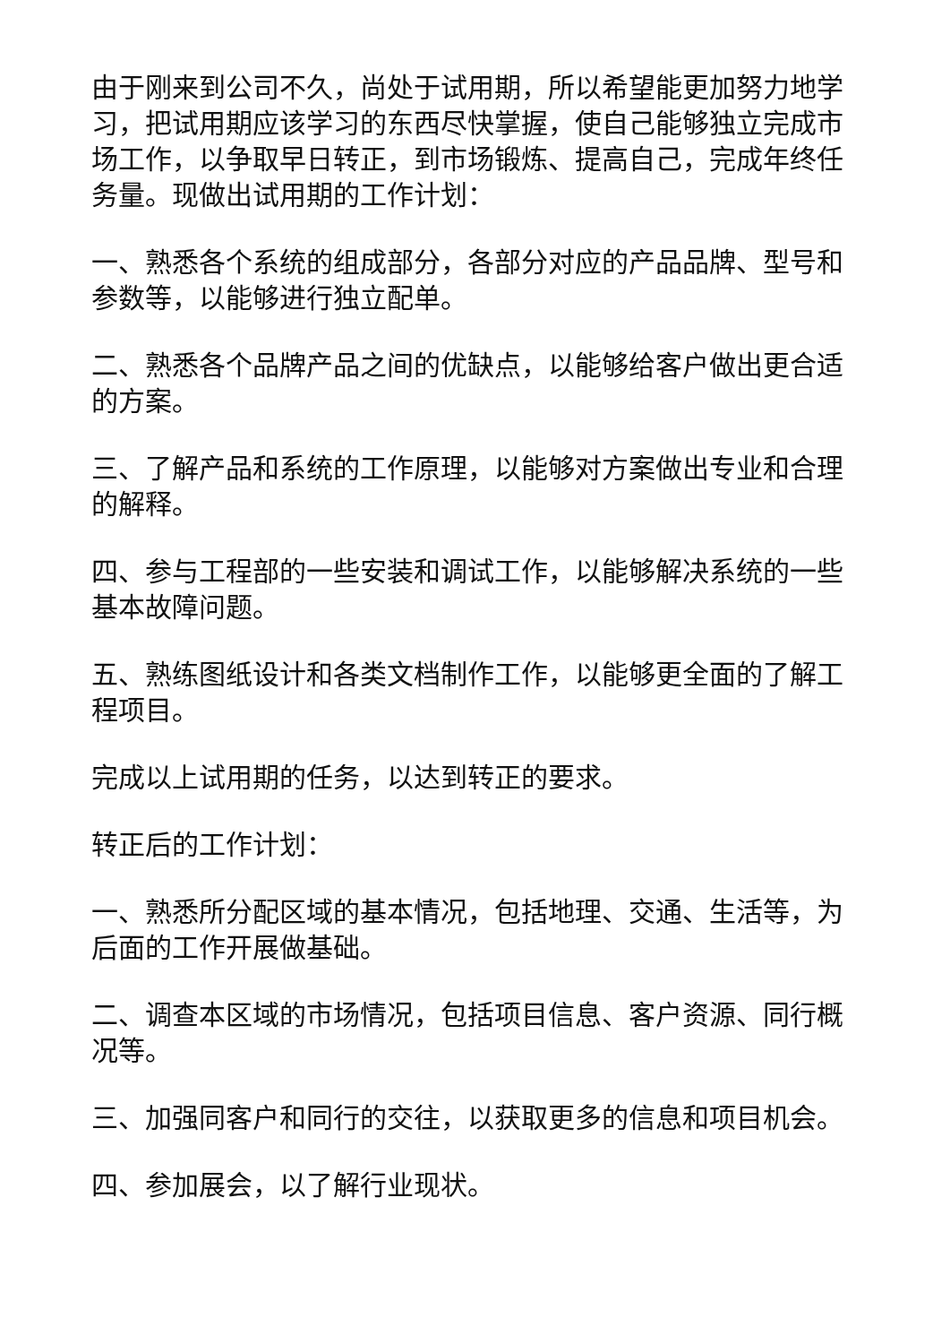由于刚来到公司不久，尚处于试用期，所以希望能更加努力地学习，把试用期应该学习的东西尽快掌握，使自己能够独立完成市场工作，以争取早日转正，到市场锻炼、提高自己，完成年终任务量。现做出试用期的工作计划：
一、熟悉各个系统的组成部分，各部分对应的产品品牌、型号和参数等，以能够进行独立配单。
二、熟悉各个品牌产品之间的优缺点，以能够给客户做出更合适的方案。
三、了解产品和系统的工作原理，以能够对方案做出专业和合理的解释。
四、参与工程部的一些安装和调试工作，以能够解决系统的一些基本故障问题。
五、熟练图纸设计和各类文档制作工作，以能够更全面的了解工程项目。
完成以上试用期的任务，以达到转正的要求。
转正后的工作计划：
一、熟悉所分配区域的基本情况，包括地理、交通、生活等，为后面的工作开展做基础。
二、调查本区域的市场情况，包括项目信息、客户资源、同行概况等。
三、加强同客户和同行的交往，以获取更多的信息和项目机会。
四、参加展会，以了解行业现状。